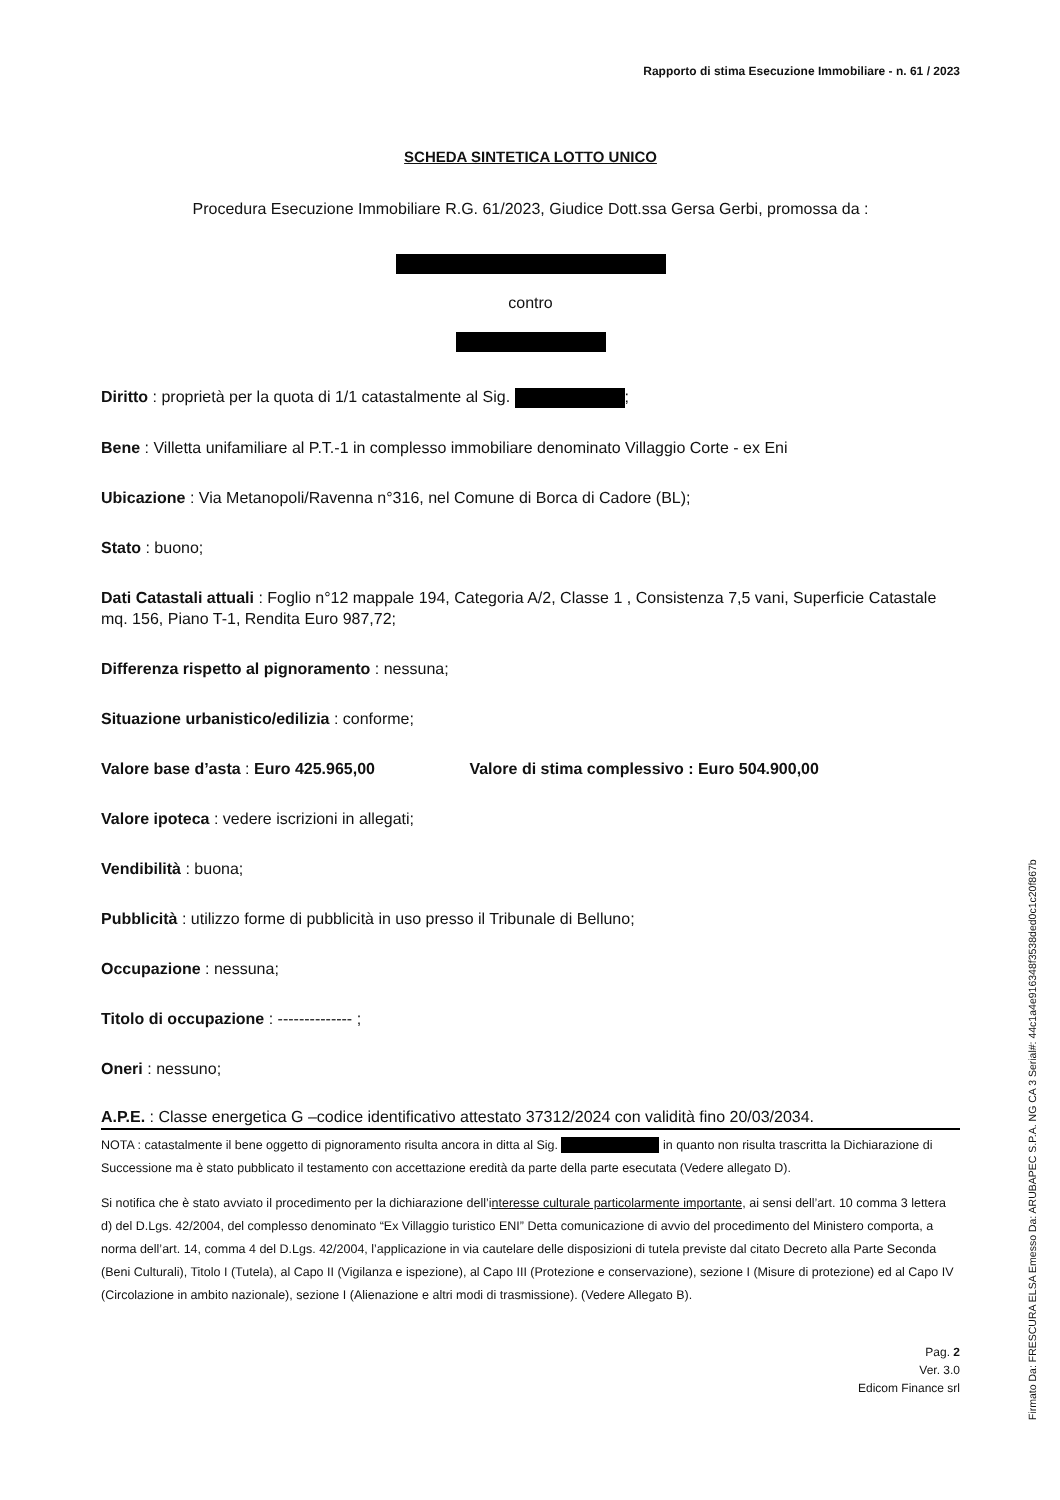Rapporto di stima Esecuzione Immobiliare - n. 61 / 2023
SCHEDA SINTETICA LOTTO UNICO
Procedura Esecuzione Immobiliare R.G. 61/2023, Giudice Dott.ssa Gersa Gerbi, promossa da :
contro
Diritto : proprietà per la quota di 1/1 catastalmente al Sig. ;
Bene : Villetta unifamiliare al P.T.-1 in complesso immobiliare denominato Villaggio Corte - ex Eni
Ubicazione : Via Metanopoli/Ravenna n°316, nel Comune di Borca di Cadore (BL);
Stato : buono;
Dati Catastali attuali : Foglio n°12 mappale 194, Categoria A/2, Classe 1 , Consistenza 7,5 vani, Superficie Catastale mq. 156, Piano T-1, Rendita Euro 987,72;
Differenza rispetto al pignoramento : nessuna;
Situazione urbanistico/edilizia : conforme;
Valore base d’asta : Euro 425.965,00 Valore di stima complessivo : Euro 504.900,00
Valore ipoteca : vedere iscrizioni in allegati;
Vendibilità : buona;
Pubblicità : utilizzo forme di pubblicità in uso presso il Tribunale di Belluno;
Occupazione : nessuna;
Titolo di occupazione : -------------- ;
Oneri : nessuno;
A.P.E. : Classe energetica G –codice identificativo attestato 37312/2024 con validità fino 20/03/2034.
NOTA : catastalmente il bene oggetto di pignoramento risulta ancora in ditta al Sig. in quanto non risulta trascritta la Dichiarazione di Successione ma è stato pubblicato il testamento con accettazione eredità da parte della parte esecutata (Vedere allegato D).
Si notifica che è stato avviato il procedimento per la dichiarazione dell’interesse culturale particolarmente importante, ai sensi dell’art. 10 comma 3 lettera d) del D.Lgs. 42/2004, del complesso denominato “Ex Villaggio turistico ENI” Detta comunicazione di avvio del procedimento del Ministero comporta, a norma dell’art. 14, comma 4 del D.Lgs. 42/2004, l’applicazione in via cautelare delle disposizioni di tutela previste dal citato Decreto alla Parte Seconda (Beni Culturali), Titolo I (Tutela), al Capo II (Vigilanza e ispezione), al Capo III (Protezione e conservazione), sezione I (Misure di protezione) ed al Capo IV (Circolazione in ambito nazionale), sezione I (Alienazione e altri modi di trasmissione). (Vedere Allegato B).
Pag. 2
Ver. 3.0
Edicom Finance srl
Firmato Da: FRESCURA ELSA Emesso Da: ARUBAPEC S.P.A. NG CA 3 Serial#: 44c1a4e916348f3538ded0c1c20f867b